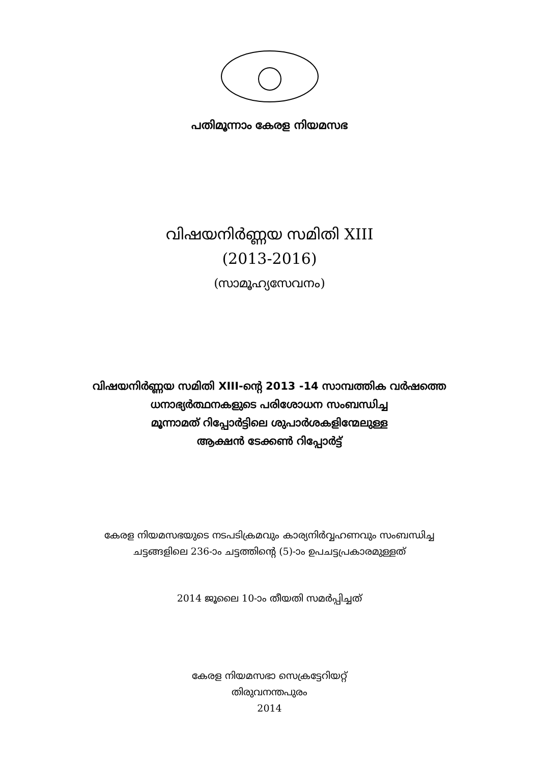പതിമൂന്നാം കേരള നിയമസഭ
വിഷയനിർണ്ണയ സമിതി XIII
(2013-2016)
(സാമൂഹ്യസേവനം)
വിഷയനിർണ്ണയ സമിതി XIII-ന്റെ 2013 -14 സാമ്പത്തിക വർഷത്തെ
ധനാഭ്യർത്ഥനകളുടെ പരിശോധന സംബന്ധിച്ച
മൂന്നാമത് റിപ്പോർട്ടിലെ ശുപാർശകളിന്മേലുള്ള
ആക്ഷൻ ടേക്കൺ റിപ്പോർട്ട്
കേരള നിയമസഭയുടെ നടപടിക്രമവും കാര്യനിർവ്വഹണവും സംബന്ധിച്ച
ചട്ടങ്ങളിലെ 236-ാം ചട്ടത്തിന്റെ (5)-ാം ഉപചട്ടപ്രകാരമുള്ളത്
2014 ജൂലൈ 10-ാം തീയതി സമർപ്പിച്ചത്
കേരള നിയമസഭാ സെക്രട്ടേറിയറ്റ്
തിരുവനന്തപുരം
2014